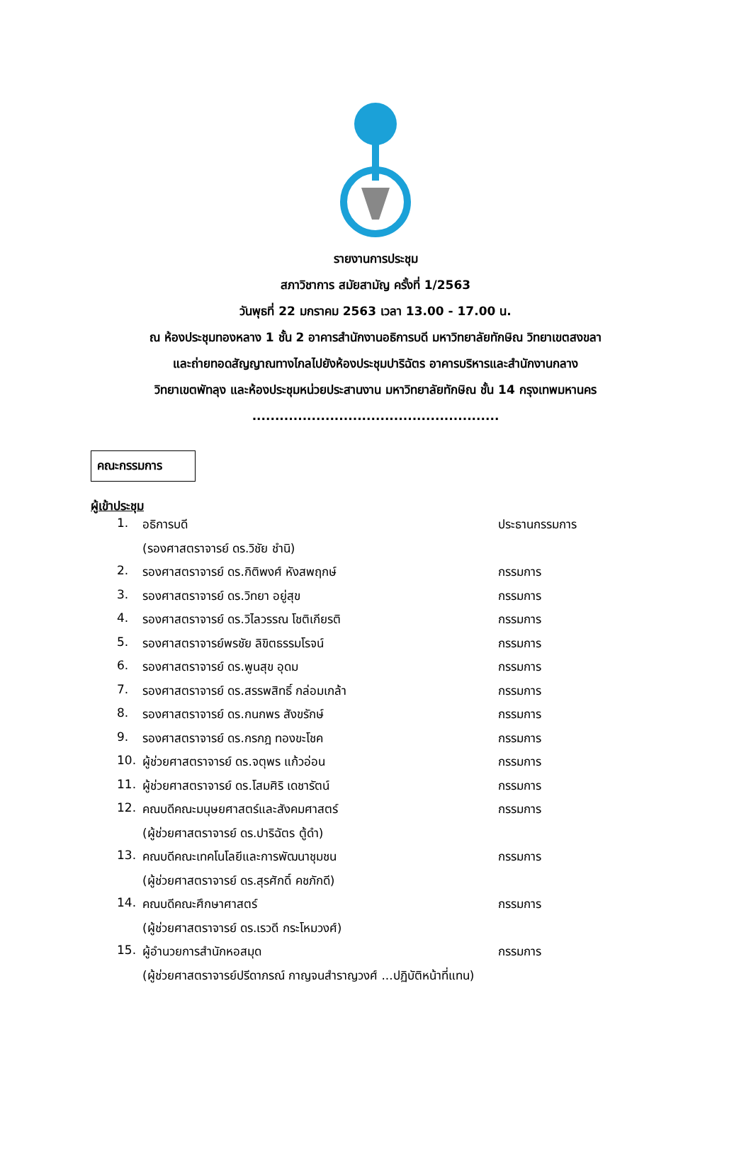รายงานการประชุม
สภาวิชาการ สมัยสามัญ ครั้งที่ 1/2563
วันพุธที่ 22 มกราคม 2563 เวลา 13.00 - 17.00 น.
ณ ห้องประชุมทองหลาง 1 ชั้น 2 อาคารสำนักงานอธิการบดี มหาวิทยาลัยทักษิณ วิทยาเขตสงขลา
และถ่ายทอดสัญญาณทางไกลไปยังห้องประชุมปาริฉัตร อาคารบริหารและสำนักงานกลาง
วิทยาเขตพัทลุง และห้องประชุมหน่วยประสานงาน มหาวิทยาลัยทักษิณ ชั้น 14 กรุงเทพมหานคร
......................................................
คณะกรรมการ
ผู้เข้าประชุม
| 1. | อธิการบดี | ประธานกรรมการ |
| | (รองศาสตราจารย์ ดร.วิชัย ชำนิ) | |
| 2. | รองศาสตราจารย์ ดร.กิติพงศ์ หังสพฤกษ์ | กรรมการ |
| 3. | รองศาสตราจารย์ ดร.วิทยา อยู่สุข | กรรมการ |
| 4. | รองศาสตราจารย์ ดร.วิไลวรรณ โชติเกียรติ | กรรมการ |
| 5. | รองศาสตราจารย์พรชัย ลิขิตธรรมโรจน์ | กรรมการ |
| 6. | รองศาสตราจารย์ ดร.พูนสุข อุดม | กรรมการ |
| 7. | รองศาสตราจารย์ ดร.สรรพสิทธิ์ กล่อมเกล้า | กรรมการ |
| 8. | รองศาสตราจารย์ ดร.กนกพร สังขรักษ์ | กรรมการ |
| 9. | รองศาสตราจารย์ ดร.กรกฎ ทองขะโชค | กรรมการ |
| 10. | ผู้ช่วยศาสตราจารย์ ดร.จตุพร แก้วอ่อน | กรรมการ |
| 11. | ผู้ช่วยศาสตราจารย์ ดร.โสมศิริ เดชารัตน์ | กรรมการ |
| 12. | คณบดีคณะมนุษยศาสตร์และสังคมศาสตร์ | กรรมการ |
| | (ผู้ช่วยศาสตราจารย์ ดร.ปาริฉัตร ตู้ดำ) | |
| 13. | คณบดีคณะเทคโนโลยีและการพัฒนาชุมชน | กรรมการ |
| | (ผู้ช่วยศาสตราจารย์ ดร.สุรศักดิ์ คชภักดี) | |
| 14. | คณบดีคณะศึกษาศาสตร์ | กรรมการ |
| | (ผู้ช่วยศาสตราจารย์ ดร.เรวดี กระโหมวงศ์) | |
| 15. | ผู้อำนวยการสำนักหอสมุด | กรรมการ |
| | (ผู้ช่วยศาสตราจารย์ปรีดาภรณ์ กาญจนสำราญวงศ์ ...ปฏิบัติหน้าที่แทน) | |